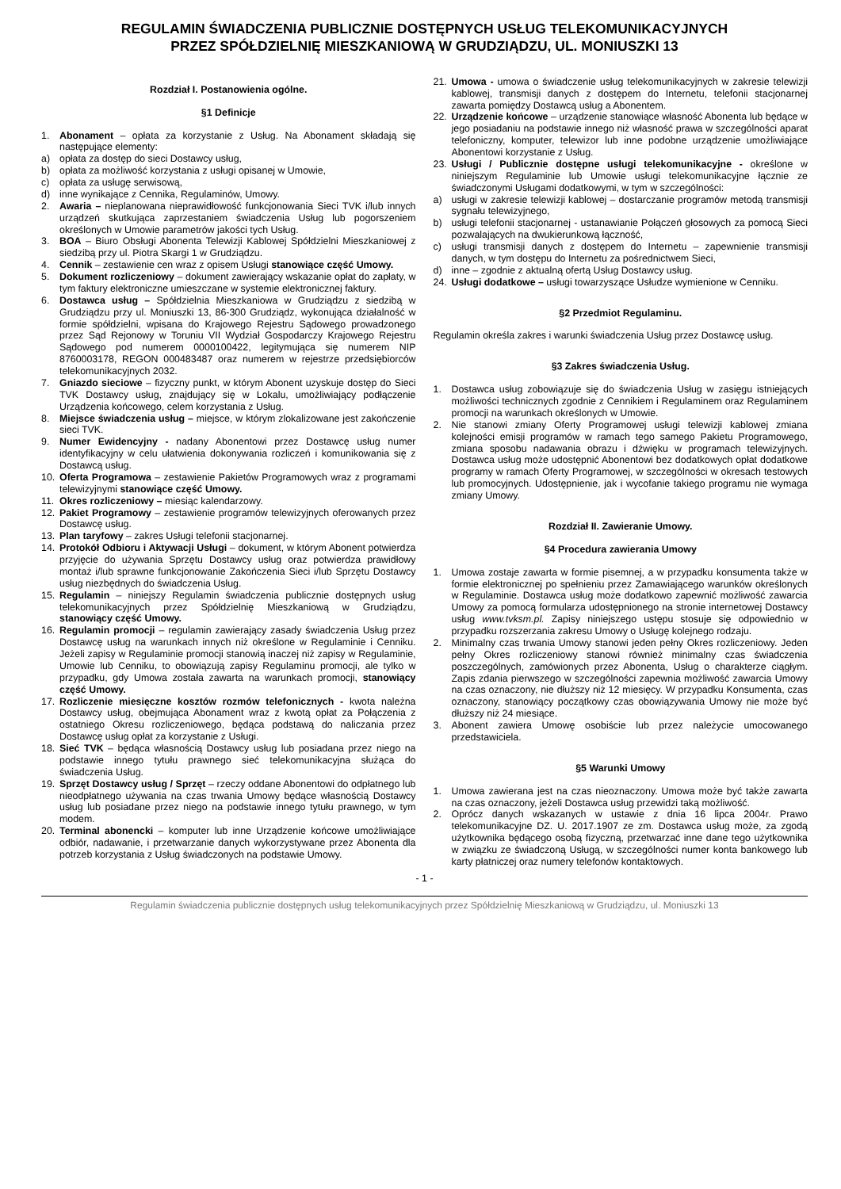REGULAMIN ŚWIADCZENIA PUBLICZNIE DOSTĘPNYCH USŁUG TELEKOMUNIKACYJNYCH
PRZEZ SPÓŁDZIELNIĘ MIESZKANIOWĄ W GRUDZIĄDZU, UL. MONIUSZKI 13
Rozdział I. Postanowienia ogólne.
§1 Definicje
1. Abonament – opłata za korzystanie z Usług. Na Abonament składają się następujące elementy:
a) opłata za dostęp do sieci Dostawcy usług,
b) opłata za możliwość korzystania z usługi opisanej w Umowie,
c) opłata za usługę serwisową,
d) inne wynikające z Cennika, Regulaminów, Umowy.
2. Awaria – nieplanowana nieprawidłowość funkcjonowania Sieci TVK i/lub innych urządzeń skutkująca zaprzestaniem świadczenia Usług lub pogorszeniem określonych w Umowie parametrów jakości tych Usług.
3. BOA – Biuro Obsługi Abonenta Telewizji Kablowej Spółdzielni Mieszkaniowej z siedzibą przy ul. Piotra Skargi 1 w Grudziądzu.
4. Cennik – zestawienie cen wraz z opisem Usługi stanowiące część Umowy.
5. Dokument rozliczeniowy – dokument zawierający wskazanie opłat do zapłaty, w tym faktury elektroniczne umieszczane w systemie elektronicznej faktury.
6. Dostawca usług – Spółdzielnia Mieszkaniowa w Grudziądzu z siedzibą w Grudziądzu przy ul. Moniuszki 13, 86-300 Grudziądz, wykonująca działalność w formie spółdzielni, wpisana do Krajowego Rejestru Sądowego prowadzonego przez Sąd Rejonowy w Toruniu VII Wydział Gospodarczy Krajowego Rejestru Sądowego pod numerem 0000100422, legitymująca się numerem NIP 8760003178, REGON 000483487 oraz numerem w rejestrze przedsiębiorców telekomunikacyjnych 2032.
7. Gniazdo sieciowe – fizyczny punkt, w którym Abonent uzyskuje dostęp do Sieci TVK Dostawcy usług, znajdujący się w Lokalu, umożliwiający podłączenie Urządzenia końcowego, celem korzystania z Usług.
8. Miejsce świadczenia usług – miejsce, w którym zlokalizowane jest zakończenie sieci TVK.
9. Numer Ewidencyjny - nadany Abonentowi przez Dostawcę usług numer identyfikacyjny w celu ułatwienia dokonywania rozliczeń i komunikowania się z Dostawcą usług.
10. Oferta Programowa – zestawienie Pakietów Programowych wraz z programami telewizyjnymi stanowiące część Umowy.
11. Okres rozliczeniowy – miesiąc kalendarzowy.
12. Pakiet Programowy – zestawienie programów telewizyjnych oferowanych przez Dostawcę usług.
13. Plan taryfowy – zakres Usługi telefonii stacjonarnej.
14. Protokół Odbioru i Aktywacji Usługi – dokument, w którym Abonent potwierdza przyjęcie do używania Sprzętu Dostawcy usług oraz potwierdza prawidłowy montaż i/lub sprawne funkcjonowanie Zakończenia Sieci i/lub Sprzętu Dostawcy usług niezbędnych do świadczenia Usług.
15. Regulamin – niniejszy Regulamin świadczenia publicznie dostępnych usług telekomunikacyjnych przez Spółdzielnię Mieszkaniową w Grudziądzu, stanowiący część Umowy.
16. Regulamin promocji – regulamin zawierający zasady świadczenia Usług przez Dostawcę usług na warunkach innych niż określone w Regulaminie i Cenniku. Jeżeli zapisy w Regulaminie promocji stanowią inaczej niż zapisy w Regulaminie, Umowie lub Cenniku, to obowiązują zapisy Regulaminu promocji, ale tylko w przypadku, gdy Umowa została zawarta na warunkach promocji, stanowiący część Umowy.
17. Rozliczenie miesięczne kosztów rozmów telefonicznych - kwota należna Dostawcy usług, obejmująca Abonament wraz z kwotą opłat za Połączenia z ostatniego Okresu rozliczeniowego, będąca podstawą do naliczania przez Dostawcę usług opłat za korzystanie z Usługi.
18. Sieć TVK – będąca własnością Dostawcy usług lub posiadana przez niego na podstawie innego tytułu prawnego sieć telekomunikacyjna służąca do świadczenia Usług.
19. Sprzęt Dostawcy usług / Sprzęt – rzeczy oddane Abonentowi do odpłatnego lub nieodpłatnego używania na czas trwania Umowy będące własnością Dostawcy usług lub posiadane przez niego na podstawie innego tytułu prawnego, w tym modem.
20. Terminal abonencki – komputer lub inne Urządzenie końcowe umożliwiające odbiór, nadawanie, i przetwarzanie danych wykorzystywane przez Abonenta dla potrzeb korzystania z Usług świadczonych na podstawie Umowy.
21. Umowa - umowa o świadczenie usług telekomunikacyjnych w zakresie telewizji kablowej, transmisji danych z dostępem do Internetu, telefonii stacjonarnej zawarta pomiędzy Dostawcą usług a Abonentem.
22. Urządzenie końcowe – urządzenie stanowiące własność Abonenta lub będące w jego posiadaniu na podstawie innego niż własność prawa w szczególności aparat telefoniczny, komputer, telewizor lub inne podobne urządzenie umożliwiające Abonentowi korzystanie z Usług.
23. Usługi / Publicznie dostępne usługi telekomunikacyjne - określone w niniejszym Regulaminie lub Umowie usługi telekomunikacyjne łącznie ze świadczonymi Usługami dodatkowymi, w tym w szczególności:
a) usługi w zakresie telewizji kablowej – dostarczanie programów metodą transmisji sygnału telewizyjnego,
b) usługi telefonii stacjonarnej - ustanawianie Połączeń głosowych za pomocą Sieci pozwalających na dwukierunkową łączność,
c) usługi transmisji danych z dostępem do Internetu – zapewnienie transmisji danych, w tym dostępu do Internetu za pośrednictwem Sieci,
d) inne – zgodnie z aktualną ofertą Usług Dostawcy usług.
24. Usługi dodatkowe – usługi towarzyszące Usłudze wymienione w Cenniku.
§2 Przedmiot Regulaminu.
Regulamin określa zakres i warunki świadczenia Usług przez Dostawcę usług.
§3 Zakres świadczenia Usług.
1. Dostawca usług zobowiązuje się do świadczenia Usług w zasięgu istniejących możliwości technicznych zgodnie z Cennikiem i Regulaminem oraz Regulaminem promocji na warunkach określonych w Umowie.
2. Nie stanowi zmiany Oferty Programowej usługi telewizji kablowej zmiana kolejności emisji programów w ramach tego samego Pakietu Programowego, zmiana sposobu nadawania obrazu i dźwięku w programach telewizyjnych. Dostawca usług może udostępnić Abonentowi bez dodatkowych opłat dodatkowe programy w ramach Oferty Programowej, w szczególności w okresach testowych lub promocyjnych. Udostępnienie, jak i wycofanie takiego programu nie wymaga zmiany Umowy.
Rozdział II. Zawieranie Umowy.
§4 Procedura zawierania Umowy
1. Umowa zostaje zawarta w formie pisemnej, a w przypadku konsumenta także w formie elektronicznej po spełnieniu przez Zamawiającego warunków określonych w Regulaminie. Dostawca usług może dodatkowo zapewnić możliwość zawarcia Umowy za pomocą formularza udostępnionego na stronie internetowej Dostawcy usług www.tvksm.pl. Zapisy niniejszego ustępu stosuje się odpowiednio w przypadku rozszerzania zakresu Umowy o Usługę kolejnego rodzaju.
2. Minimalny czas trwania Umowy stanowi jeden pełny Okres rozliczeniowy. Jeden pełny Okres rozliczeniowy stanowi również minimalny czas świadczenia poszczególnych, zamówionych przez Abonenta, Usług o charakterze ciągłym. Zapis zdania pierwszego w szczególności zapewnia możliwość zawarcia Umowy na czas oznaczony, nie dłuższy niż 12 miesięcy. W przypadku Konsumenta, czas oznaczony, stanowiący początkowy czas obowiązywania Umowy nie może być dłuższy niż 24 miesiące.
3. Abonent zawiera Umowę osobiście lub przez należycie umocowanego przedstawiciela.
§5 Warunki Umowy
1. Umowa zawierana jest na czas nieoznaczony. Umowa może być także zawarta na czas oznaczony, jeżeli Dostawca usług przewidzi taką możliwość.
2. Oprócz danych wskazanych w ustawie z dnia 16 lipca 2004r. Prawo telekomunikacyjne DZ. U. 2017.1907 ze zm. Dostawca usług może, za zgodą użytkownika będącego osobą fizyczną, przetwarzać inne dane tego użytkownika w związku ze świadczoną Usługą, w szczególności numer konta bankowego lub karty płatniczej oraz numery telefonów kontaktowych.
- 1 -
Regulamin świadczenia publicznie dostępnych usług telekomunikacyjnych przez Spółdzielnię Mieszkaniową w Grudziądzu, ul. Moniuszki 13